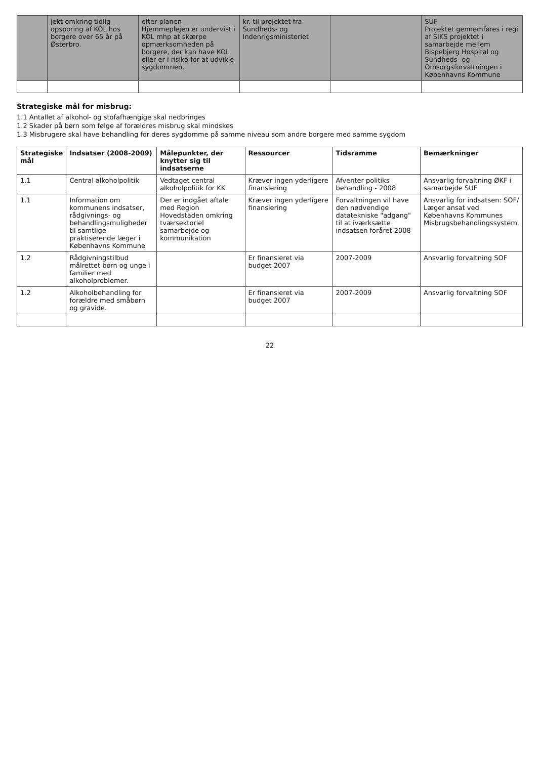| | jekt omkring tidlig opsporing af KOL hos borgere over 65 år på Østerbro. | efter planen Hjemmeplejen er undervist i KOL mhp at skærpe opmærksomheden på borgere, der kan have KOL eller er i risiko for at udvikle sygdommen. | kr. til projektet fra Sundheds- og Indenrigsministeriet | | SUF Projektet gennemføres i regi af SIKS projektet i samarbejde mellem Bispebjerg Hospital og Sundheds- og Omsorgsforvaltningen i Københavns Kommune |
Strategiske mål for misbrug:
1.1 Antallet af alkohol- og stofafhængige skal nedbringes
1.2 Skader på børn som følge af forældres misbrug skal mindskes
1.3 Misbrugere skal have behandling for deres sygdomme på samme niveau som andre borgere med samme sygdom
| Strategiske mål | Indsatser (2008-2009) | Målepunkter, der knytter sig til indsatserne | Ressourcer | Tidsramme | Bemærkninger |
| --- | --- | --- | --- | --- | --- |
| 1.1 | Central alkoholpolitik | Vedtaget central alkoholpolitik for KK | Kræver ingen yderligere finansiering | Afventer politiks behandling - 2008 | Ansvarlig forvaltning ØKF i samarbejde SUF |
| 1.1 | Information om kommunens indsatser, rådgivnings- og behandlingsmuligheder til samtlige praktiserende læger i Københavns Kommune | Der er indgået aftale med Region Hovedstaden omkring tværsektoriel samarbejde og kommunikation | Kræver ingen yderligere finansiering | Forvaltningen vil have den nødvendige datatekniske "adgang" til at iværksætte indsatsen foråret 2008 | Ansvarlig for indsatsen: SOF/ Læger ansat ved Københavns Kommunes Misbrugsbehandlingssystem. |
| 1.2 | Rådgivningstilbud målrettet børn og unge i familier med alkoholproblemer. | | Er finansieret via budget 2007 | 2007-2009 | Ansvarlig forvaltning SOF |
| 1.2 | Alkoholbehandling for forældre med småbørn og gravide. | | Er finansieret via budget 2007 | 2007-2009 | Ansvarlig forvaltning SOF |
22